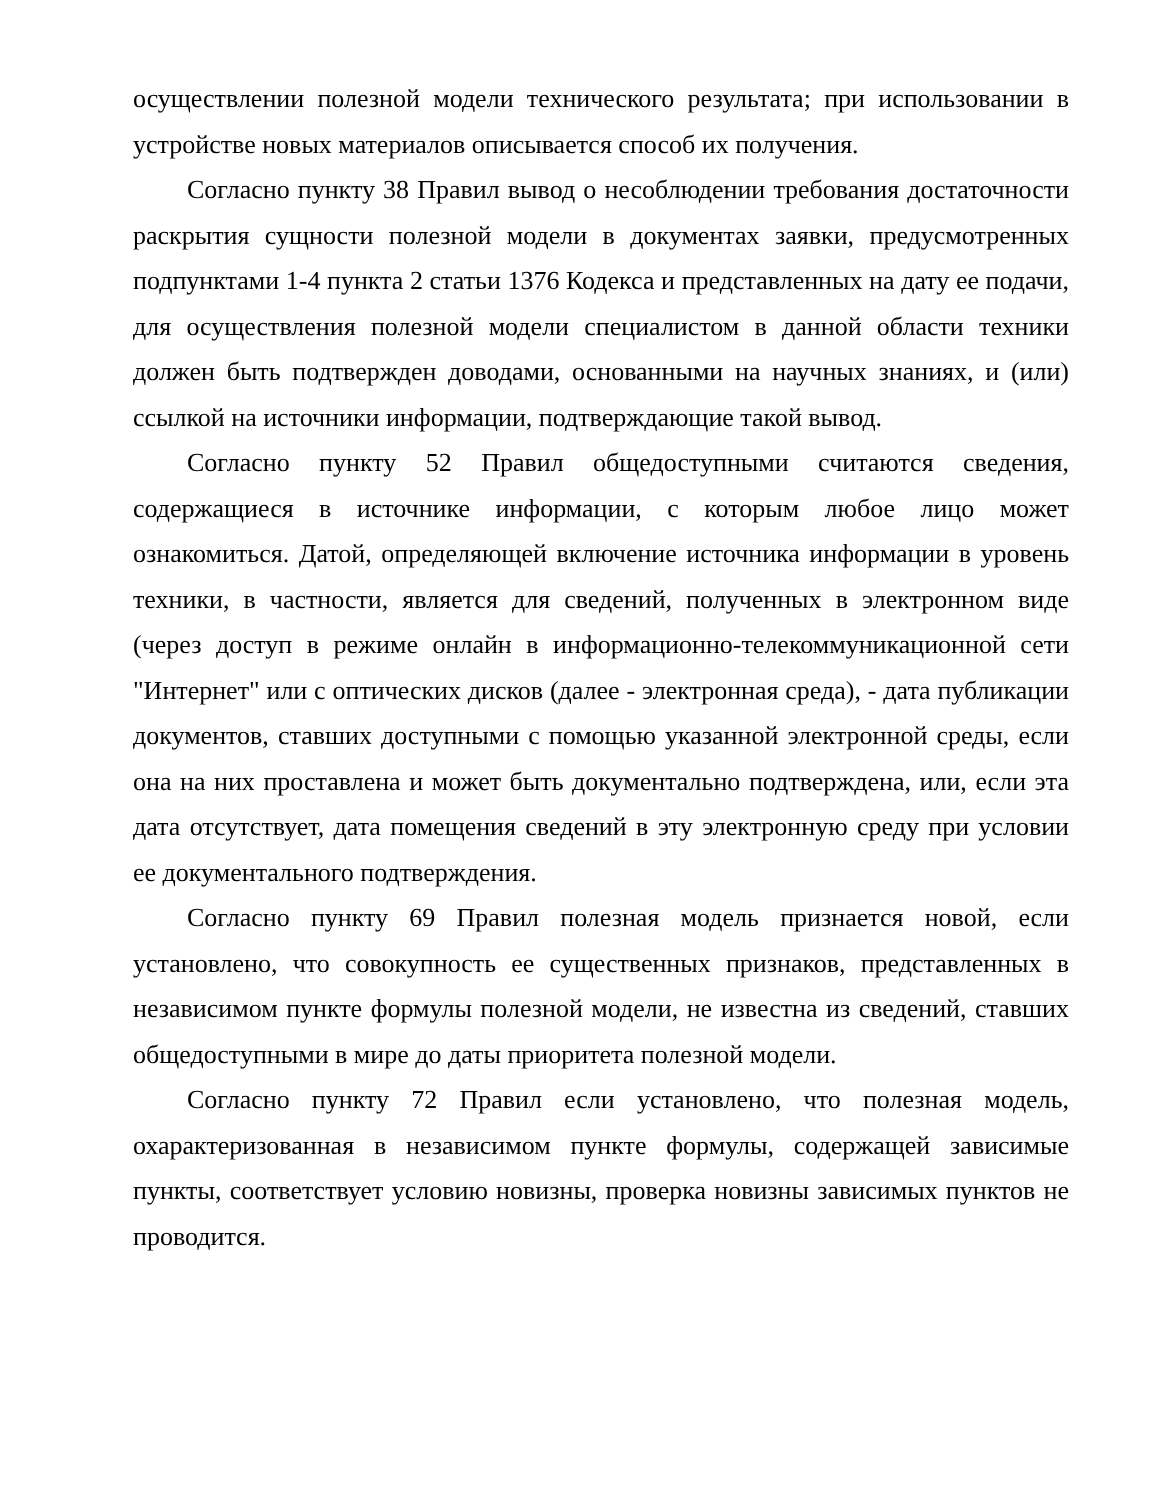осуществлении полезной модели технического результата; при использовании в устройстве новых материалов описывается способ их получения.
Согласно пункту 38 Правил вывод о несоблюдении требования достаточности раскрытия сущности полезной модели в документах заявки, предусмотренных подпунктами 1-4 пункта 2 статьи 1376 Кодекса и представленных на дату ее подачи, для осуществления полезной модели специалистом в данной области техники должен быть подтвержден доводами, основанными на научных знаниях, и (или) ссылкой на источники информации, подтверждающие такой вывод.
Согласно пункту 52 Правил общедоступными считаются сведения, содержащиеся в источнике информации, с которым любое лицо может ознакомиться. Датой, определяющей включение источника информации в уровень техники, в частности, является для сведений, полученных в электронном виде (через доступ в режиме онлайн в информационно-телекоммуникационной сети "Интернет" или с оптических дисков (далее - электронная среда), - дата публикации документов, ставших доступными с помощью указанной электронной среды, если она на них проставлена и может быть документально подтверждена, или, если эта дата отсутствует, дата помещения сведений в эту электронную среду при условии ее документального подтверждения.
Согласно пункту 69 Правил полезная модель признается новой, если установлено, что совокупность ее существенных признаков, представленных в независимом пункте формулы полезной модели, не известна из сведений, ставших общедоступными в мире до даты приоритета полезной модели.
Согласно пункту 72 Правил если установлено, что полезная модель, охарактеризованная в независимом пункте формулы, содержащей зависимые пункты, соответствует условию новизны, проверка новизны зависимых пунктов не проводится.